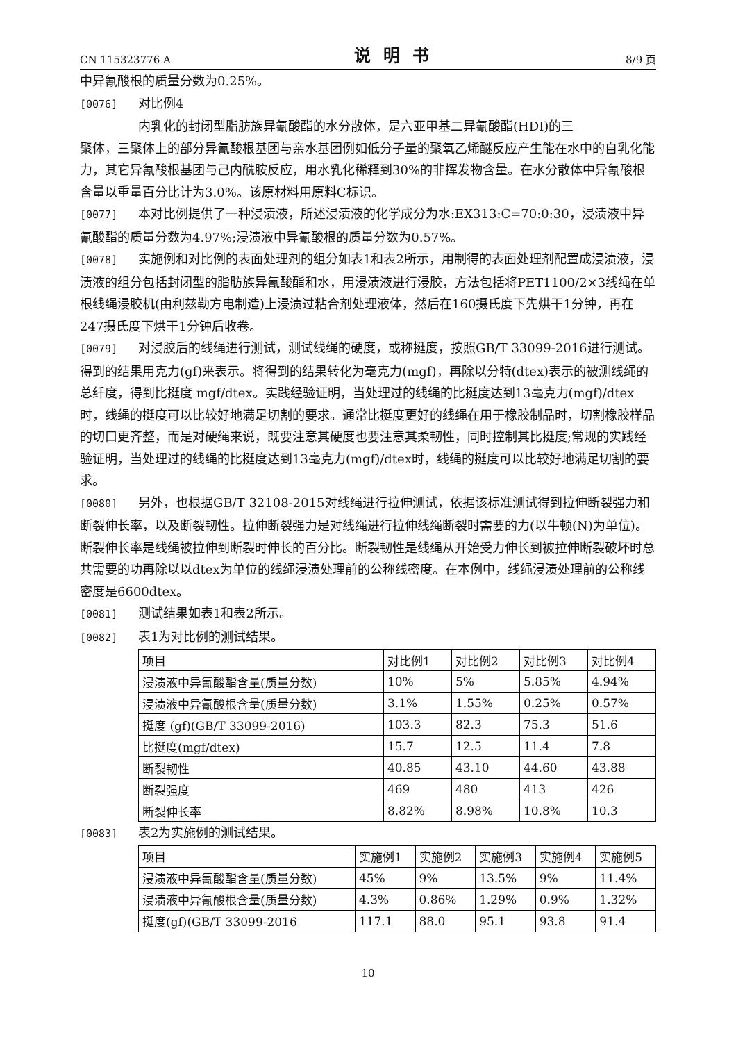CN 115323776 A 说明书 8/9 页
中异氰酸根的质量分数为0.25%。
[0076] 对比例4
内乳化的封闭型脂肪族异氰酸酯的水分散体，是六亚甲基二异氰酸酯(HDI)的三
聚体，三聚体上的部分异氰酸根基团与亲水基团例如低分子量的聚氧乙烯醚反应产生能在水中的自乳化能力，其它异氰酸根基团与己内酰胺反应，用水乳化稀释到30%的非挥发物含量。在水分散体中异氰酸根含量以重量百分比计为3.0%。该原材料用原料C标识。
[0077] 本对比例提供了一种浸渍液，所述浸渍液的化学成分为水:EX313:C=70:0:30，浸渍液中异氰酸酯的质量分数为4.97%;浸渍液中异氰酸根的质量分数为0.57%。
[0078] 实施例和对比例的表面处理剂的组分如表1和表2所示，用制得的表面处理剂配置成浸渍液，浸渍液的组分包括封闭型的脂肪族异氰酸酯和水，用浸渍液进行浸胶，方法包括将PET1100/2×3线绳在单根线绳浸胶机(由利兹勒方电制造)上浸渍过粘合剂处理液体，然后在160摄氏度下先烘干1分钟，再在247摄氏度下烘干1分钟后收卷。
[0079] 对浸胶后的线绳进行测试，测试线绳的硬度，或称挺度，按照GB/T 33099-2016进行测试。得到的结果用克力(gf)来表示。将得到的结果转化为毫克力(mgf)，再除以分特(dtex)表示的被测线绳的总纤度，得到比挺度 mgf/dtex。实践经验证明，当处理过的线绳的比挺度达到13毫克力(mgf)/dtex时，线绳的挺度可以比较好地满足切割的要求。通常比挺度更好的线绳在用于橡胶制品时，切割橡胶样品的切口更齐整，而是对硬绳来说，既要注意其硬度也要注意其柔韧性，同时控制其比挺度;常规的实践经验证明，当处理过的线绳的比挺度达到13毫克力(mgf)/dtex时，线绳的挺度可以比较好地满足切割的要求。
[0080] 另外，也根据GB/T 32108-2015对线绳进行拉伸测试，依据该标准测试得到拉伸断裂强力和断裂伸长率，以及断裂韧性。拉伸断裂强力是对线绳进行拉伸线绳断裂时需要的力(以牛顿(N)为单位)。断裂伸长率是线绳被拉伸到断裂时伸长的百分比。断裂韧性是线绳从开始受力伸长到被拉伸断裂破坏时总共需要的功再除以以dtex为单位的线绳浸渍处理前的公称线密度。在本例中，线绳浸渍处理前的公称线密度是6600dtex。
[0081] 测试结果如表1和表2所示。
[0082] 表1为对比例的测试结果。
| 项目 | 对比例1 | 对比例2 | 对比例3 | 对比例4 |
| 浸渍液中异氰酸酯含量(质量分数) | 10% | 5% | 5.85% | 4.94% |
| 浸渍液中异氰酸根含量(质量分数) | 3.1% | 1.55% | 0.25% | 0.57% |
| 挺度 (gf)(GB/T 33099-2016) | 103.3 | 82.3 | 75.3 | 51.6 |
| 比挺度(mgf/dtex) | 15.7 | 12.5 | 11.4 | 7.8 |
| 断裂韧性 | 40.85 | 43.10 | 44.60 | 43.88 |
| 断裂强度 | 469 | 480 | 413 | 426 |
| 断裂伸长率 | 8.82% | 8.98% | 10.8% | 10.3 |
[0083] 表2为实施例的测试结果。
| 项目 | 实施例1 | 实施例2 | 实施例3 | 实施例4 | 实施例5 |
| 浸渍液中异氰酸酯含量(质量分数) | 45% | 9% | 13.5% | 9% | 11.4% |
| 浸渍液中异氰酸根含量(质量分数) | 4.3% | 0.86% | 1.29% | 0.9% | 1.32% |
| 挺度(gf)(GB/T 33099-2016 | 117.1 | 88.0 | 95.1 | 93.8 | 91.4 |
10